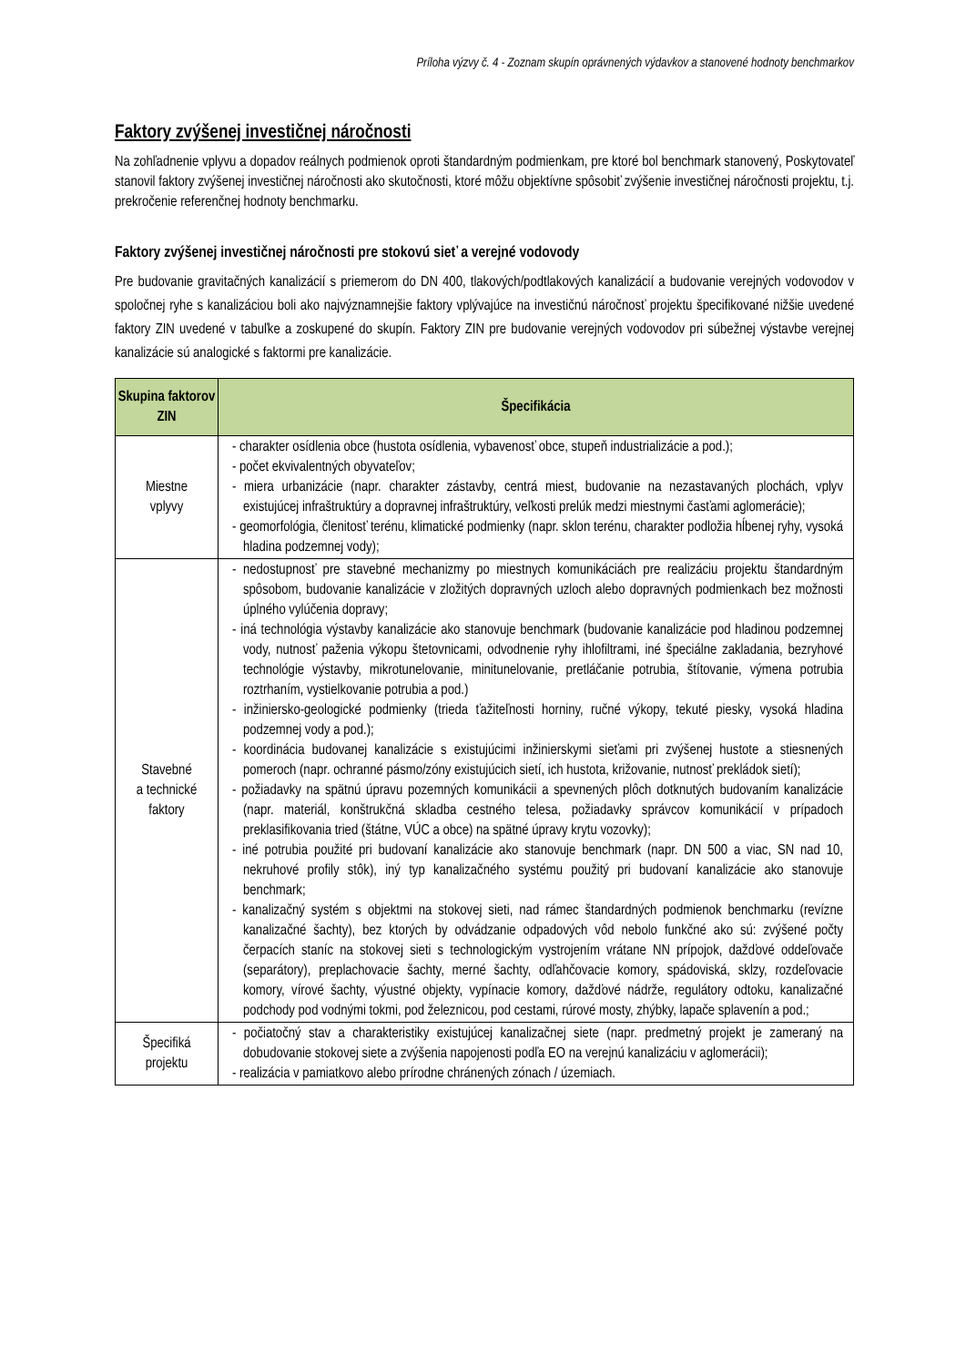Príloha výzvy č. 4 - Zoznam skupín oprávnených výdavkov a stanovené hodnoty benchmarkov
Faktory zvýšenej investičnej náročnosti
Na zohľadnenie vplyvu a dopadov reálnych podmienok oproti štandardným podmienkam, pre ktoré bol benchmark stanovený, Poskytovateľ stanovil faktory zvýšenej investičnej náročnosti ako skutočnosti, ktoré môžu objektívne spôsobiť zvýšenie investičnej náročnosti projektu, t.j. prekročenie referenčnej hodnoty benchmarku.
Faktory zvýšenej investičnej náročnosti pre stokovú sieť a verejné vodovody
Pre budovanie gravitačných kanalizácií s priemerom do DN 400, tlakových/podtlakových kanalizácií a budovanie verejných vodovodov v spoločnej ryhe s kanalizáciou boli ako najvýznamnejšie faktory vplývajúce na investičnú náročnosť projektu špecifikované nižšie uvedené faktory ZIN uvedené v tabuľke a zoskupené do skupín. Faktory ZIN pre budovanie verejných vodovodov pri súbežnej výstavbe verejnej kanalizácie sú analogické s faktormi pre kanalizácie.
| Skupina faktorov ZIN | Špecifikácia |
| --- | --- |
| Miestne vplyvy | - charakter osídlenia obce (hustota osídlenia, vybavenosť obce, stupeň industrializácie a pod.); - počet ekvivalentných obyvateľov; - miera urbanizácie (napr. charakter zástavby, centrá miest, budovanie na nezastavaných plochách, vplyv existujúcej infraštruktúry a dopravnej infraštruktúry, veľkosti prelúk medzi miestnymi časťami aglomerácie); - geomorfológia, členitosť terénu, klimatické podmienky (napr. sklon terénu, charakter podložia hĺbenej ryhy, vysoká hladina podzemnej vody); |
| Stavebné a technické faktory | - nedostupnosť pre stavebné mechanizmy po miestnych komunikáciách pre realizáciu projektu štandardným spôsobom, budovanie kanalizácie v zložitých dopravných uzloch alebo dopravných podmienkach bez možnosti úplného vylúčenia dopravy; - iná technológia výstavby kanalizácie ako stanovuje benchmark (budovanie kanalizácie pod hladinou podzemnej vody, nutnosť paženia výkopu štetovnicami, odvodnenie ryhy ihlofiltrami, iné špeciálne zakladania, bezryhové technológie výstavby, mikrotunelovanie, minitunelovanie, pretláčanie potrubia, štítovanie, výmena potrubia roztrhaním, vystielkovanie potrubia a pod.) - inžiniersko-geologické podmienky (trieda ťažiteľnosti horniny, ručné výkopy, tekuté piesky, vysoká hladina podzemnej vody a pod.); - koordinácia budovanej kanalizácie s existujúcimi inžinierskymi sieťami pri zvýšenej hustote a stiesnených pomeroch (napr. ochranné pásmo/zóny existujúcich sietí, ich hustota, križovanie, nutnosť prekládok sietí); - požiadavky na spätnú úpravu pozemných komunikácii a spevnených plôch dotknutých budovaním kanalizácie (napr. materiál, konštrukčná skladba cestného telesa, požiadavky správcov komunikácií v prípadoch preklasifikovania tried (štátne, VÚC a obce) na spätné úpravy krytu vozovky); - iné potrubia použité pri budovaní kanalizácie ako stanovuje benchmark (napr. DN 500 a viac, SN nad 10, nekruhové profily stôk), iný typ kanalizačného systému použitý pri budovaní kanalizácie ako stanovuje benchmark; - kanalizačný systém s objektmi na stokovej sieti, nad rámec štandardných podmienok benchmarku (revízne kanalizačné šachty), bez ktorých by odvádzanie odpadových vôd nebolo funkčné ako sú: zvýšené počty čerpacích staníc na stokovej sieti s technologickým vystrojením vrátane NN prípojok, dažďové oddeľovače (separátory), preplachovacie šachty, merné šachty, odľahčovacie komory, spádoviská, sklzy, rozdeľovacie komory, vírové šachty, výustné objekty, vypínacie komory, dažďové nádrže, regulátory odtoku, kanalizačné podchody pod vodnými tokmi, pod železnicou, pod cestami, rúrové mosty, zhýbky, lapače splavenín a pod.; |
| Špecifiká projektu | - počiatočný stav a charakteristiky existujúcej kanalizačnej siete (napr. predmetný projekt je zameraný na dobudovanie stokovej siete a zvýšenia napojenosti podľa EO na verejnú kanalizáciu v aglomerácii); - realizácia v pamiatkovo alebo prírodne chránených zónach / územiach. |